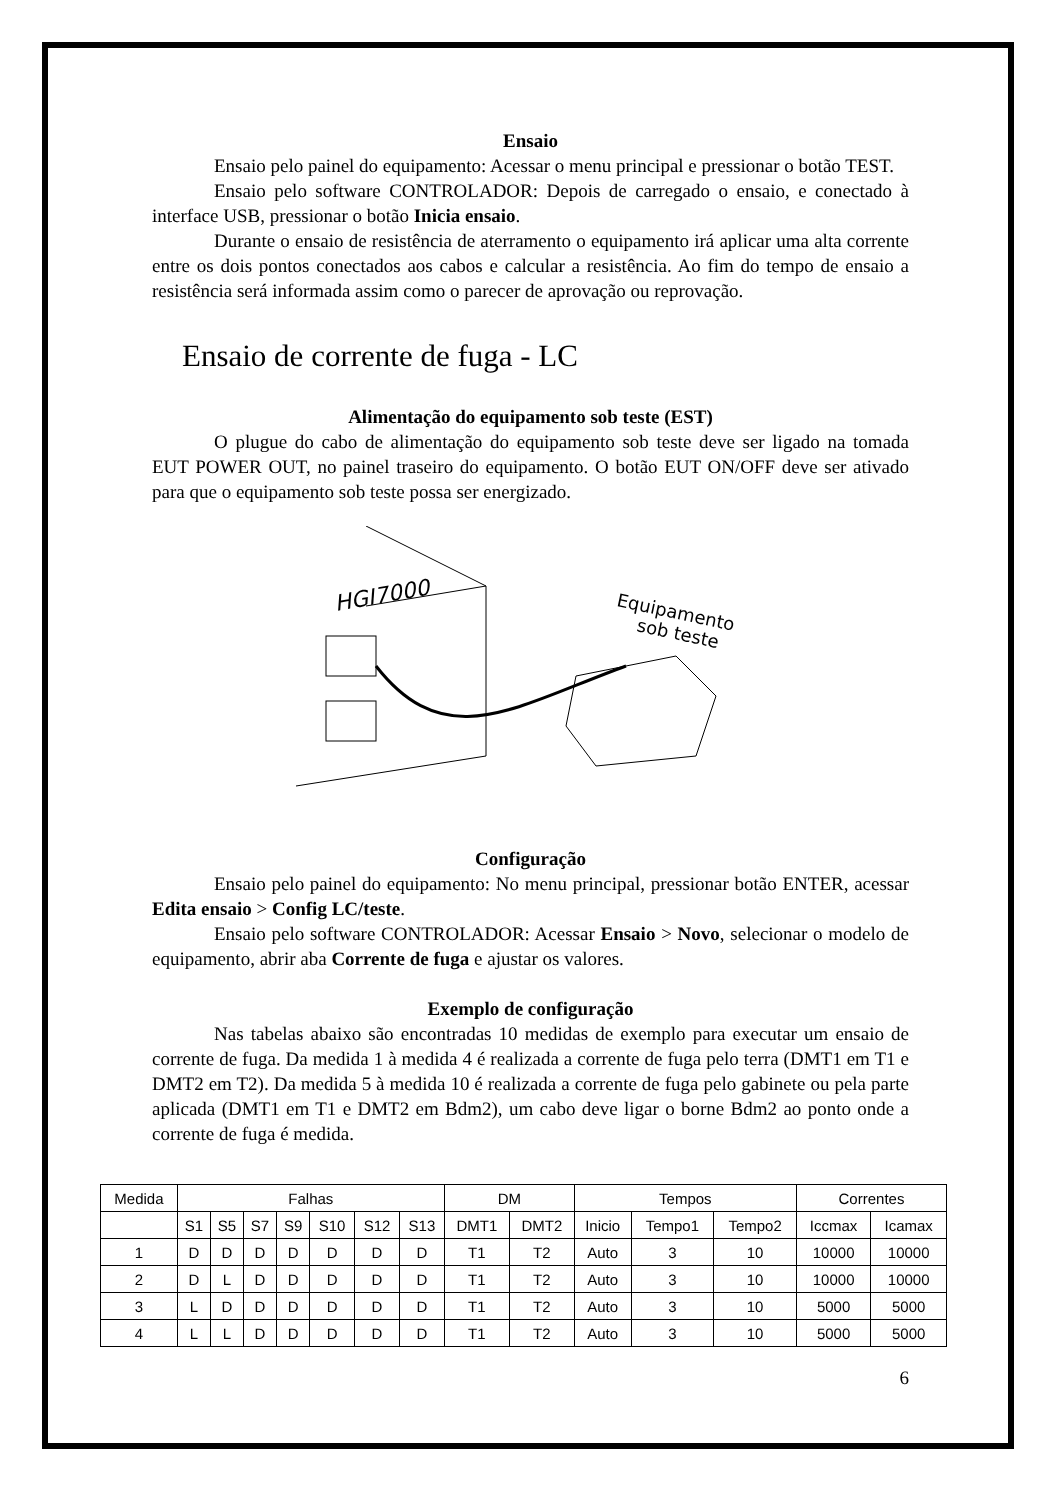Ensaio
Ensaio pelo painel do equipamento: Acessar o menu principal e pressionar o botão TEST.
Ensaio pelo software CONTROLADOR: Depois de carregado o ensaio, e conectado à interface USB, pressionar o botão Inicia ensaio.
Durante o ensaio de resistência de aterramento o equipamento irá aplicar uma alta corrente entre os dois pontos conectados aos cabos e calcular a resistência. Ao fim do tempo de ensaio a resistência será informada assim como o parecer de aprovação ou reprovação.
Ensaio de corrente de fuga - LC
Alimentação do equipamento sob teste (EST)
O plugue do cabo de alimentação do equipamento sob teste deve ser ligado na tomada EUT POWER OUT, no painel traseiro do equipamento. O botão EUT ON/OFF deve ser ativado para que o equipamento sob teste possa ser energizado.
HGI7000
Equipamento
sob teste
Configuração
Ensaio pelo painel do equipamento: No menu principal, pressionar botão ENTER, acessar Edita ensaio > Config LC/teste.
Ensaio pelo software CONTROLADOR: Acessar Ensaio > Novo, selecionar o modelo de equipamento, abrir aba Corrente de fuga e ajustar os valores.
Exemplo de configuração
Nas tabelas abaixo são encontradas 10 medidas de exemplo para executar um ensaio de corrente de fuga. Da medida 1 à medida 4 é realizada a corrente de fuga pelo terra (DMT1 em T1 e DMT2 em T2). Da medida 5 à medida 10 é realizada a corrente de fuga pelo gabinete ou pela parte aplicada (DMT1 em T1 e DMT2 em Bdm2), um cabo deve ligar o borne Bdm2 ao ponto onde a corrente de fuga é medida.
| Medida | Falhas | | | | | | | DM | | Tempos | | | Correntes | |
| | S1 | S5 | S7 | S9 | S10 | S12 | S13 | DMT1 | DMT2 | Inicio | Tempo1 | Tempo2 | Iccmax | Icamax |
| 1 | D | D | D | D | D | D | D | T1 | T2 | Auto | 3 | 10 | 10000 | 10000 |
| 2 | D | L | D | D | D | D | D | T1 | T2 | Auto | 3 | 10 | 10000 | 10000 |
| 3 | L | D | D | D | D | D | D | T1 | T2 | Auto | 3 | 10 | 5000 | 5000 |
| 4 | L | L | D | D | D | D | D | T1 | T2 | Auto | 3 | 10 | 5000 | 5000 |
6